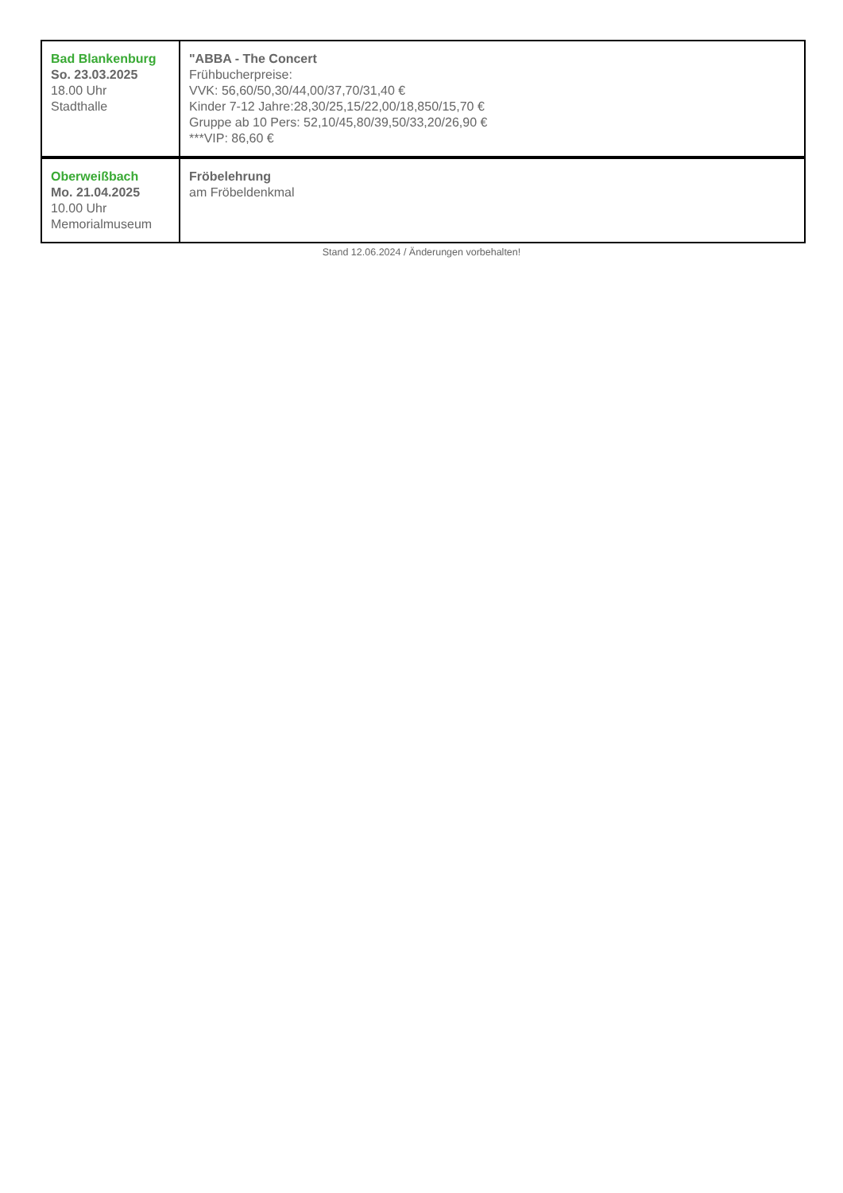| Bad Blankenburg So. 23.03.2025 18.00 Uhr Stadthalle | "ABBA - The Concert Frühbucherpreise: VVK: 56,60/50,30/44,00/37,70/31,40 € Kinder 7-12 Jahre:28,30/25,15/22,00/18,850/15,70 € Gruppe ab 10 Pers: 52,10/45,80/39,50/33,20/26,90 € ***VIP: 86,60 € |
| Oberweißbach Mo. 21.04.2025 10.00 Uhr Memorialmuseum | Fröbelehrung am Fröbeldenkmal |
Stand 12.06.2024 / Änderungen vorbehalten!